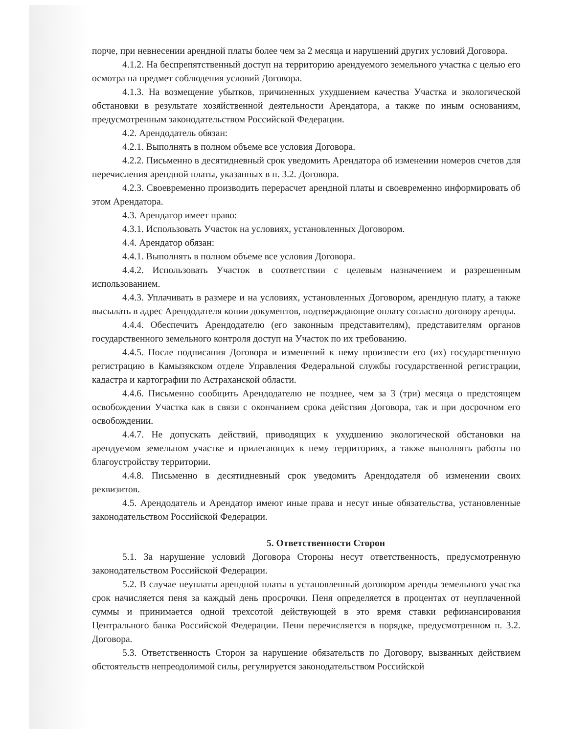порче, при невнесении арендной платы более чем за 2 месяца и нарушений других условий Договора.
4.1.2. На беспрепятственный доступ на территорию арендуемого земельного участка с целью его осмотра на предмет соблюдения условий Договора.
4.1.3. На возмещение убытков, причиненных ухудшением качества Участка и экологической обстановки в результате хозяйственной деятельности Арендатора, а также по иным основаниям, предусмотренным законодательством Российской Федерации.
4.2. Арендодатель обязан:
4.2.1. Выполнять в полном объеме все условия Договора.
4.2.2. Письменно в десятидневный срок уведомить Арендатора об изменении номеров счетов для перечисления арендной платы, указанных в п. 3.2. Договора.
4.2.3. Своевременно производить перерасчет арендной платы и своевременно информировать об этом Арендатора.
4.3. Арендатор имеет право:
4.3.1. Использовать Участок на условиях, установленных Договором.
4.4. Арендатор обязан:
4.4.1. Выполнять в полном объеме все условия Договора.
4.4.2. Использовать Участок в соответствии с целевым назначением и разрешенным использованием.
4.4.3. Уплачивать в размере и на условиях, установленных Договором, арендную плату, а также высылать в адрес Арендодателя копии документов, подтверждающие оплату согласно договору аренды.
4.4.4. Обеспечить Арендодателю (его законным представителям), представителям органов государственного земельного контроля доступ на Участок по их требованию.
4.4.5. После подписания Договора и изменений к нему произвести его (их) государственную регистрацию в Камызякском отделе Управления Федеральной службы государственной регистрации, кадастра и картографии по Астраханской области.
4.4.6. Письменно сообщить Арендодателю не позднее, чем за 3 (три) месяца о предстоящем освобождении Участка как в связи с окончанием срока действия Договора, так и при досрочном его освобождении.
4.4.7. Не допускать действий, приводящих к ухудшению экологической обстановки на арендуемом земельном участке и прилегающих к нему территориях, а также выполнять работы по благоустройству территории.
4.4.8. Письменно в десятидневный срок уведомить Арендодателя об изменении своих реквизитов.
4.5. Арендодатель и Арендатор имеют иные права и несут иные обязательства, установленные законодательством Российской Федерации.
5. Ответственности Сторон
5.1. За нарушение условий Договора Стороны несут ответственность, предусмотренную законодательством Российской Федерации.
5.2. В случае неуплаты арендной платы в установленный договором аренды земельного участка срок начисляется пеня за каждый день просрочки. Пеня определяется в процентах от неуплаченной суммы и принимается одной трехсотой действующей в это время ставки рефинансирования Центрального банка Российской Федерации. Пени перечисляется в порядке, предусмотренном п. 3.2. Договора.
5.3. Ответственность Сторон за нарушение обязательств по Договору, вызванных действием обстоятельств непреодолимой силы, регулируется законодательством Российской